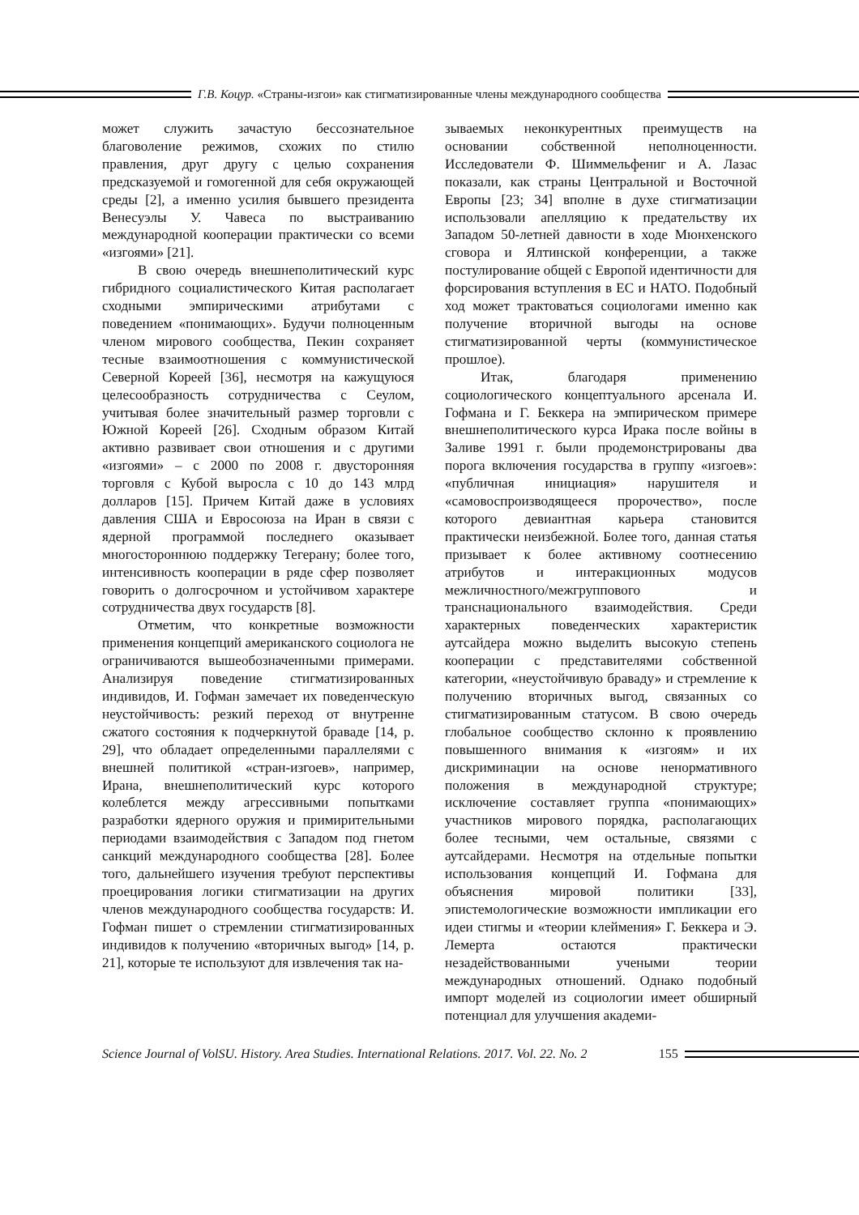Г.В. Коцур. «Страны-изгои» как стигматизированные члены международного сообщества
может служить зачастую бессознательное благоволение режимов, схожих по стилю правления, друг другу с целью сохранения предсказуемой и гомогенной для себя окружающей среды [2], а именно усилия бывшего президента Венесуэлы У. Чавеса по выстраиванию международной кооперации практически со всеми «изгоями» [21].
В свою очередь внешнеполитический курс гибридного социалистического Китая располагает сходными эмпирическими атрибутами с поведением «понимающих». Будучи полноценным членом мирового сообщества, Пекин сохраняет тесные взаимоотношения с коммунистической Северной Кореей [36], несмотря на кажущуюся целесообразность сотрудничества с Сеулом, учитывая более значительный размер торговли с Южной Кореей [26]. Сходным образом Китай активно развивает свои отношения и с другими «изгоями» – с 2000 по 2008 г. двусторонняя торговля с Кубой выросла с 10 до 143 млрд долларов [15]. Причем Китай даже в условиях давления США и Евросоюза на Иран в связи с ядерной программой последнего оказывает многостороннюю поддержку Тегерану; более того, интенсивность кооперации в ряде сфер позволяет говорить о долгосрочном и устойчивом характере сотрудничества двух государств [8].
Отметим, что конкретные возможности применения концепций американского социолога не ограничиваются вышеобозначенными примерами. Анализируя поведение стигматизированных индивидов, И. Гофман замечает их поведенческую неустойчивость: резкий переход от внутренне сжатого состояния к подчеркнутой браваде [14, p. 29], что обладает определенными параллелями с внешней политикой «стран-изгоев», например, Ирана, внешнеполитический курс которого колеблется между агрессивными попытками разработки ядерного оружия и примирительными периодами взаимодействия с Западом под гнетом санкций международного сообщества [28]. Более того, дальнейшего изучения требуют перспективы проецирования логики стигматизации на других членов международного сообщества государств: И. Гофман пишет о стремлении стигматизированных индивидов к получению «вторичных выгод» [14, p. 21], которые те используют для извлечения так на-
зываемых неконкурентных преимуществ на основании собственной неполноценности. Исследователи Ф. Шиммельфениг и А. Лазас показали, как страны Центральной и Восточной Европы [23; 34] вполне в духе стигматизации использовали апелляцию к предательству их Западом 50-летней давности в ходе Мюнхенского сговора и Ялтинской конференции, а также постулирование общей с Европой идентичности для форсирования вступления в ЕС и НАТО. Подобный ход может трактоваться социологами именно как получение вторичной выгоды на основе стигматизированной черты (коммунистическое прошлое).
Итак, благодаря применению социологического концептуального арсенала И. Гофмана и Г. Беккера на эмпирическом примере внешнеполитического курса Ирака после войны в Заливе 1991 г. были продемонстрированы два порога включения государства в группу «изгоев»: «публичная инициация» нарушителя и «самовоспроизводящееся пророчество», после которого девиантная карьера становится практически неизбежной. Более того, данная статья призывает к более активному соотнесению атрибутов и интеракционных модусов межличностного/межгруппового и транснационального взаимодействия. Среди характерных поведенческих характеристик аутсайдера можно выделить высокую степень кооперации с представителями собственной категории, «неустойчивую браваду» и стремление к получению вторичных выгод, связанных со стигматизированным статусом. В свою очередь глобальное сообщество склонно к проявлению повышенного внимания к «изгоям» и их дискриминации на основе ненормативного положения в международной структуре; исключение составляет группа «понимающих» участников мирового порядка, располагающих более тесными, чем остальные, связями с аутсайдерами. Несмотря на отдельные попытки использования концепций И. Гофмана для объяснения мировой политики [33], эпистемологические возможности импликации его идеи стигмы и «теории клеймения» Г. Беккера и Э. Лемерта остаются практически незадействованными учеными теории международных отношений. Однако подобный импорт моделей из социологии имеет обширный потенциал для улучшения академи-
Science Journal of VolSU. History. Area Studies. International Relations. 2017. Vol. 22. No. 2 155